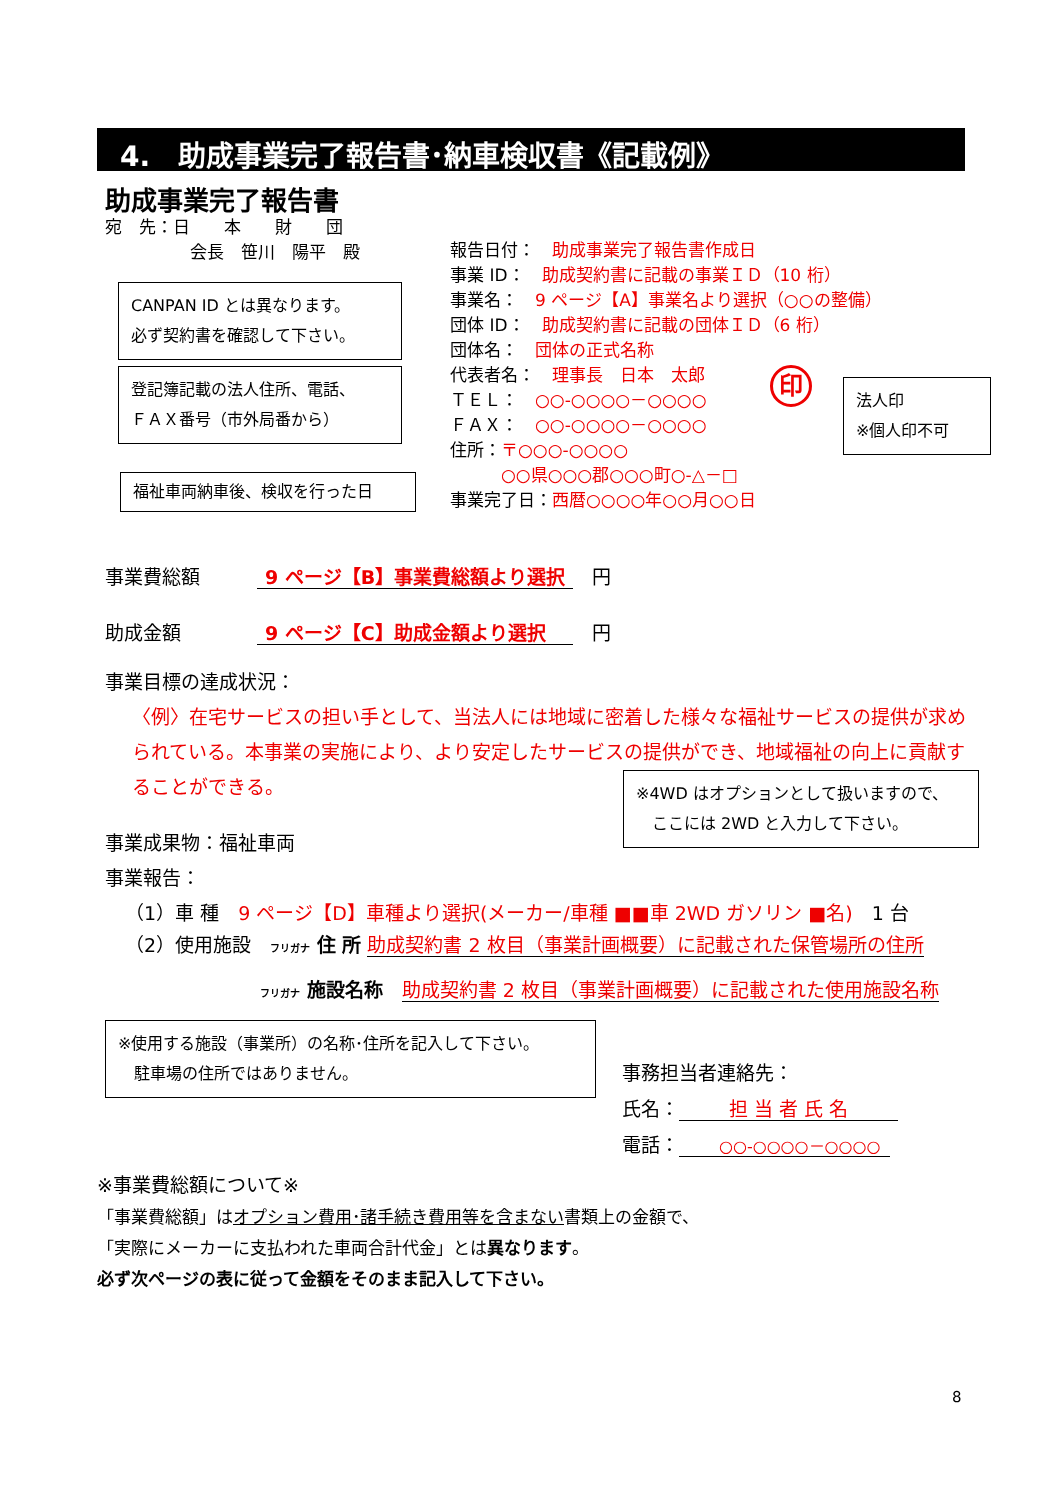4.　助成事業完了報告書･納車検収書《記載例》
助成事業完了報告書
宛　先：日　　本　　財　　団
　　　　　会長　笹川　陽平　殿
CANPAN ID とは異なります。
必ず契約書を確認して下さい。
登記簿記載の法人住所、電話、
ＦＡＸ番号（市外局番から）
福祉車両納車後、検収を行った日
報告日付：　助成事業完了報告書作成日
事業 ID：　助成契約書に記載の事業ＩＤ（10 桁）
事業名：　9 ページ【A】事業名より選択（○○の整備）
団体 ID：　助成契約書に記載の団体ＩＤ（6 桁）
団体名：　団体の正式名称
代表者名：　理事長　日本　太郎
ＴＥＬ：　○○-○○○○－○○○○
ＦＡＸ：　○○-○○○○－○○○○
住所：〒○○○-○○○○
　　　○○県○○○郡○○○町○-△－□
事業完了日：西暦○○○○年○○月○○日
印
法人印
※個人印不可
事業費総額　　　9 ページ【B】事業費総額より選択　円
助成金額　　　　9 ページ【C】助成金額より選択　　円
事業目標の達成状況：
〈例〉在宅サービスの担い手として、当法人には地域に密着した様々な福祉サービスの提供が求められている。本事業の実施により、より安定したサービスの提供ができ、地域福祉の向上に貢献することができる。
※4WD はオプションとして扱いますので、
　ここには 2WD と入力して下さい。
事業成果物：福祉車両
事業報告：
（1）車 種　9 ページ【D】車種より選択(メーカー/車種 ■■車 2WD ガソリン ■名)　1 台
（2）使用施設　フリガナ 住 所 助成契約書 2 枚目（事業計画概要）に記載された保管場所の住所
フリガナ 施設名称　助成契約書 2 枚目（事業計画概要）に記載された使用施設名称
※使用する施設（事業所）の名称･住所を記入して下さい。
　駐車場の住所ではありません。
事務担当者連絡先：
氏名： 担 当 者 氏 名
電話： ○○-○○○○－○○○○
※事業費総額について※
「事業費総額」はオプション費用･諸手続き費用等を含まない書類上の金額で、
「実際にメーカーに支払われた車両合計代金」とは異なります。
必ず次ページの表に従って金額をそのまま記入して下さい。
8